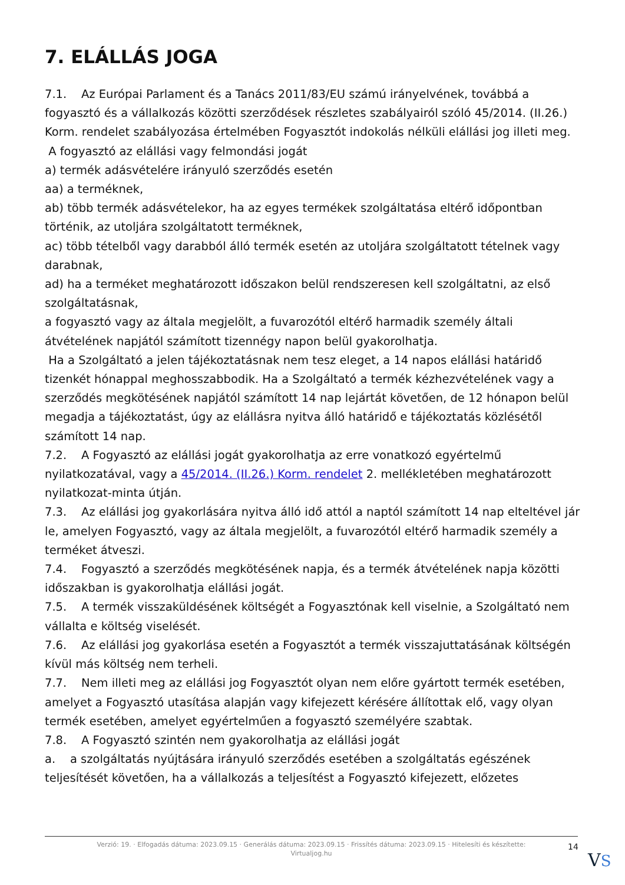7. ELÁLLÁS JOGA
7.1. Az Európai Parlament és a Tanács 2011/83/EU számú irányelvének, továbbá a fogyasztó és a vállalkozás közötti szerződések részletes szabályairól szóló 45/2014. (II.26.) Korm. rendelet szabályozása értelmében Fogyasztót indokolás nélküli elállási jog illeti meg.
A fogyasztó az elállási vagy felmondási jogát
a) termék adásvételére irányuló szerződés esetén
aa) a terméknek,
ab) több termék adásvételekor, ha az egyes termékek szolgáltatása eltérő időpontban történik, az utoljára szolgáltatott terméknek,
ac) több tételből vagy darabból álló termék esetén az utoljára szolgáltatott tételnek vagy darabnak,
ad) ha a terméket meghatározott időszakon belül rendszeresen kell szolgáltatni, az első szolgáltatásnak,
a fogyasztó vagy az általa megjelölt, a fuvarozótól eltérő harmadik személy általi átvételének napjától számított tizennégy napon belül gyakorolhatja.
Ha a Szolgáltató a jelen tájékoztatásnak nem tesz eleget, a 14 napos elállási határidő tizenkét hónappal meghosszabbodik. Ha a Szolgáltató a termék kézhezvételének vagy a szerződés megkötésének napjától számított 14 nap lejártát követően, de 12 hónapon belül megadja a tájékoztatást, úgy az elállásra nyitva álló határidő e tájékoztatás közlésétől számított 14 nap.
7.2. A Fogyasztó az elállási jogát gyakorolhatja az erre vonatkozó egyértelmű nyilatkozatával, vagy a 45/2014. (II.26.) Korm. rendelet 2. mellékletében meghatározott nyilatkozat-minta útján.
7.3. Az elállási jog gyakorlására nyitva álló idő attól a naptól számított 14 nap elteltével jár le, amelyen Fogyasztó, vagy az általa megjelölt, a fuvarozótól eltérő harmadik személy a terméket átveszi.
7.4. Fogyasztó a szerződés megkötésének napja, és a termék átvételének napja közötti időszakban is gyakorolhatja elállási jogát.
7.5. A termék visszaküldésének költségét a Fogyasztónak kell viselnie, a Szolgáltató nem vállalta e költség viselését.
7.6. Az elállási jog gyakorlása esetén a Fogyasztót a termék visszajuttatásának költségén kívül más költség nem terheli.
7.7. Nem illeti meg az elállási jog Fogyasztót olyan nem előre gyártott termék esetében, amelyet a Fogyasztó utasítása alapján vagy kifejezett kérésére állítottak elő, vagy olyan termék esetében, amelyet egyértelműen a fogyasztó személyére szabtak.
7.8. A Fogyasztó szintén nem gyakorolhatja az elállási jogát
a. a szolgáltatás nyújtására irányuló szerződés esetében a szolgáltatás egészének teljesítését követően, ha a vállalkozás a teljesítést a Fogyasztó kifejezett, előzetes
Verzió: 19. · Elfogadás dátuma: 2023.09.15 · Generálás dátuma: 2023.09.15 · Frissítés dátuma: 2023.09.15 · Hitelesíti és készítette: Virtualjog.hu
14
VS